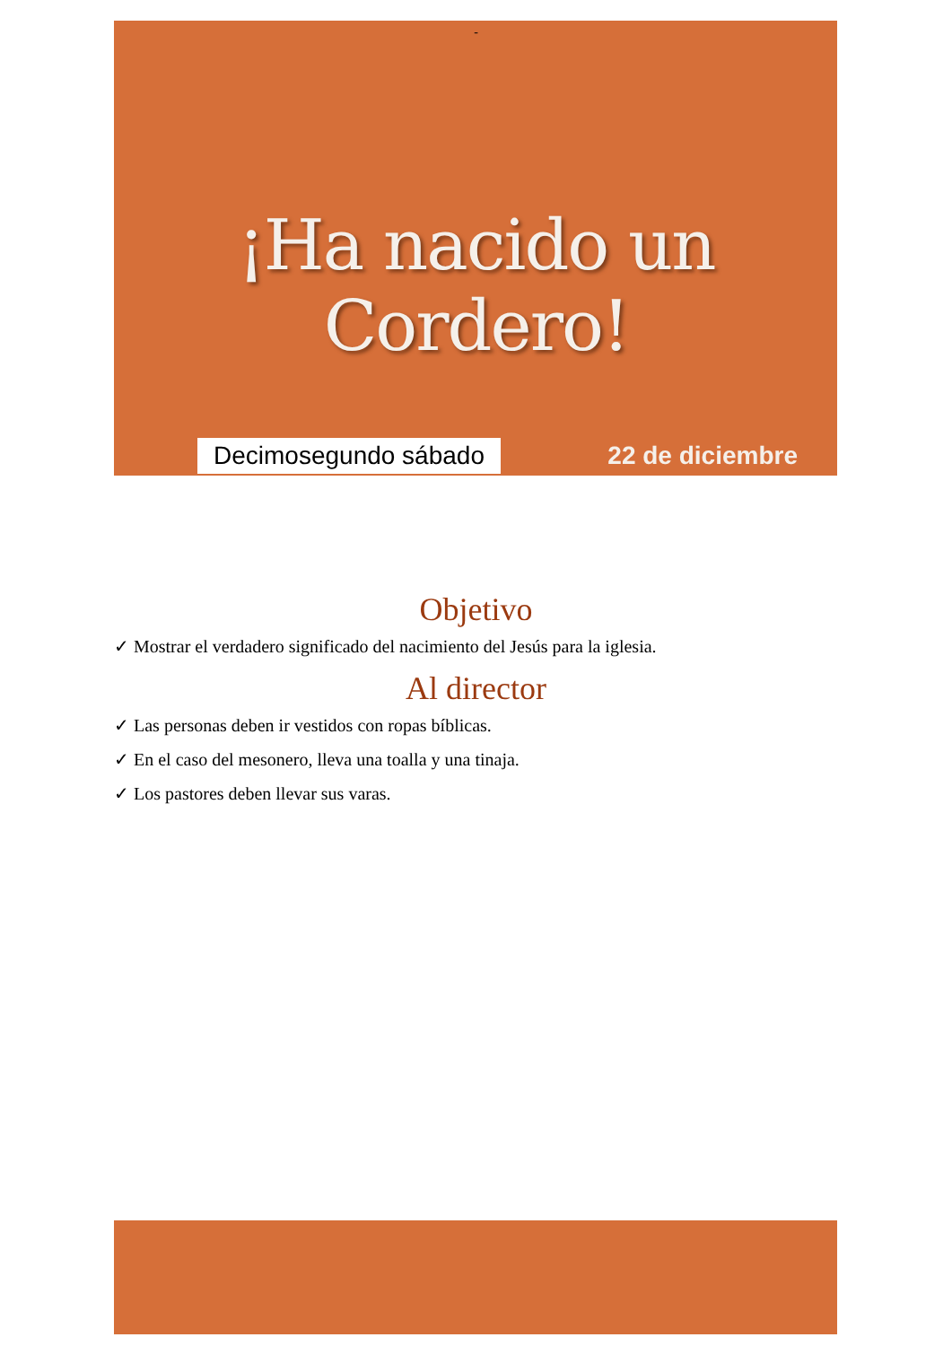-
¡Ha nacido un Cordero!
Decimosegundo sábado 22 de diciembre
Objetivo
✓ Mostrar el verdadero significado del nacimiento del Jesús para la iglesia.
Al director
✓ Las personas deben ir vestidos con ropas bíblicas.
✓ En el caso del mesonero, lleva una toalla y una tinaja.
✓ Los pastores deben llevar sus varas.